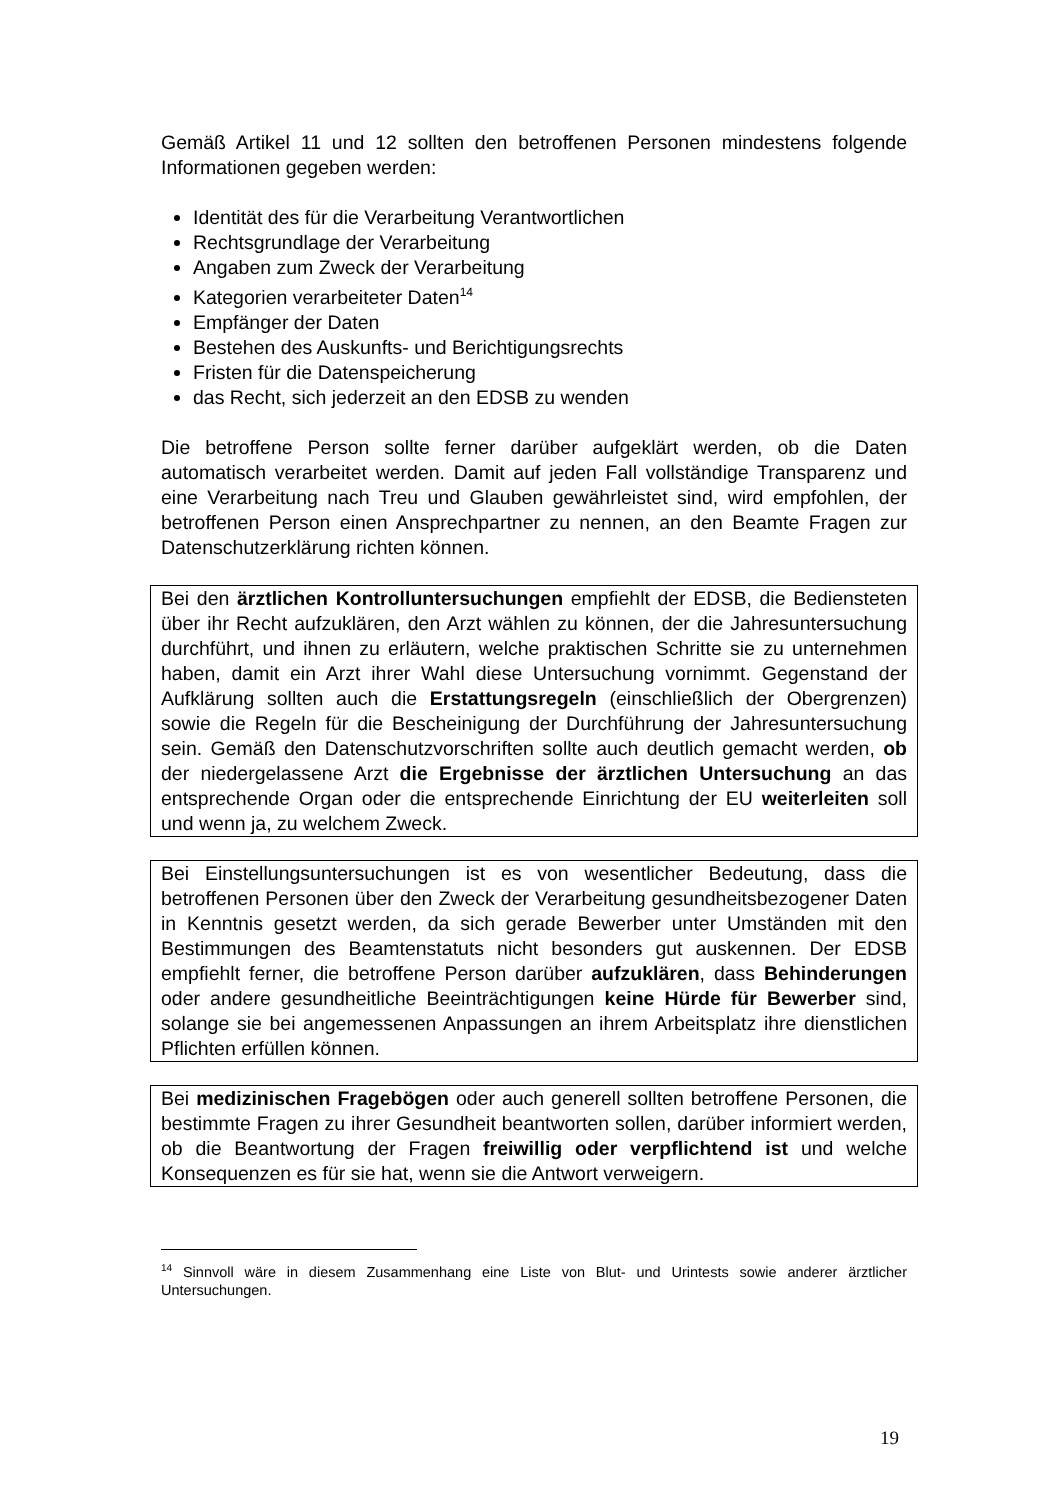Gemäß Artikel 11 und 12 sollten den betroffenen Personen mindestens folgende Informationen gegeben werden:
Identität des für die Verarbeitung Verantwortlichen
Rechtsgrundlage der Verarbeitung
Angaben zum Zweck der Verarbeitung
Kategorien verarbeiteter Daten<sup>14</sup>
Empfänger der Daten
Bestehen des Auskunfts- und Berichtigungsrechts
Fristen für die Datenspeicherung
das Recht, sich jederzeit an den EDSB zu wenden
Die betroffene Person sollte ferner darüber aufgeklärt werden, ob die Daten automatisch verarbeitet werden. Damit auf jeden Fall vollständige Transparenz und eine Verarbeitung nach Treu und Glauben gewährleistet sind, wird empfohlen, der betroffenen Person einen Ansprechpartner zu nennen, an den Beamte Fragen zur Datenschutzerklärung richten können.
Bei den ärztlichen Kontrolluntersuchungen empfiehlt der EDSB, die Bediensteten über ihr Recht aufzuklären, den Arzt wählen zu können, der die Jahresuntersuchung durchführt, und ihnen zu erläutern, welche praktischen Schritte sie zu unternehmen haben, damit ein Arzt ihrer Wahl diese Untersuchung vornimmt. Gegenstand der Aufklärung sollten auch die Erstattungsregeln (einschließlich der Obergrenzen) sowie die Regeln für die Bescheinigung der Durchführung der Jahresuntersuchung sein. Gemäß den Datenschutzvorschriften sollte auch deutlich gemacht werden, ob der niedergelassene Arzt die Ergebnisse der ärztlichen Untersuchung an das entsprechende Organ oder die entsprechende Einrichtung der EU weiterleiten soll und wenn ja, zu welchem Zweck.
Bei Einstellungsuntersuchungen ist es von wesentlicher Bedeutung, dass die betroffenen Personen über den Zweck der Verarbeitung gesundheitsbezogener Daten in Kenntnis gesetzt werden, da sich gerade Bewerber unter Umständen mit den Bestimmungen des Beamtenstatuts nicht besonders gut auskennen. Der EDSB empfiehlt ferner, die betroffene Person darüber aufzuklären, dass Behinderungen oder andere gesundheitliche Beeinträchtigungen keine Hürde für Bewerber sind, solange sie bei angemessenen Anpassungen an ihrem Arbeitsplatz ihre dienstlichen Pflichten erfüllen können.
Bei medizinischen Fragebögen oder auch generell sollten betroffene Personen, die bestimmte Fragen zu ihrer Gesundheit beantworten sollen, darüber informiert werden, ob die Beantwortung der Fragen freiwillig oder verpflichtend ist und welche Konsequenzen es für sie hat, wenn sie die Antwort verweigern.
<sup>14</sup> Sinnvoll wäre in diesem Zusammenhang eine Liste von Blut- und Urintests sowie anderer ärztlicher Untersuchungen.
19